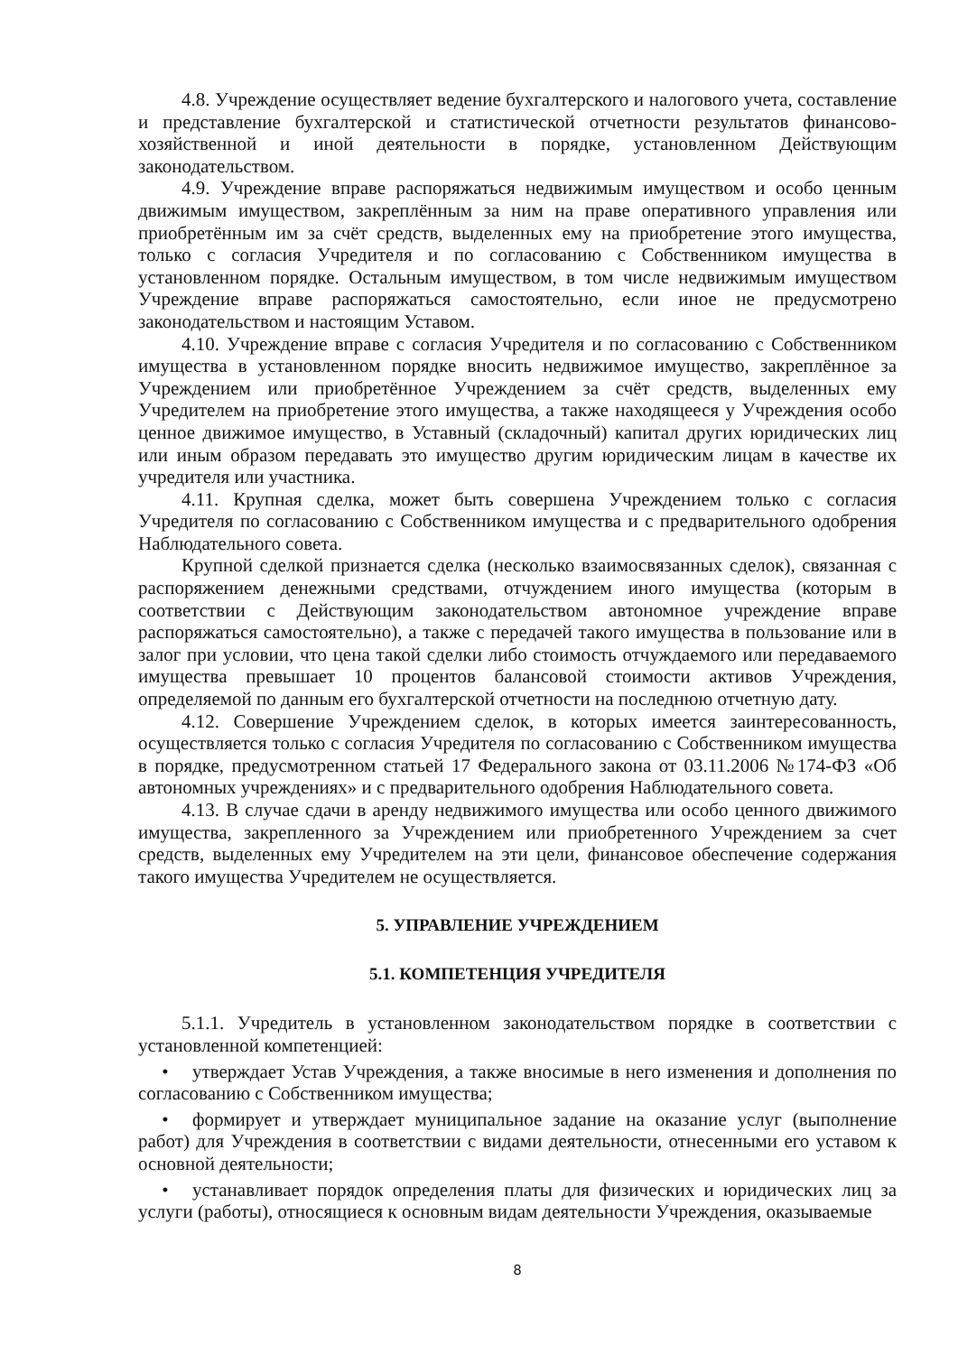4.8. Учреждение осуществляет ведение бухгалтерского и налогового учета, составление и представление бухгалтерской и статистической отчетности результатов финансово-хозяйственной и иной деятельности в порядке, установленном Действующим законодательством.
4.9. Учреждение вправе распоряжаться недвижимым имуществом и особо ценным движимым имуществом, закреплённым за ним на праве оперативного управления или приобретённым им за счёт средств, выделенных ему на приобретение этого имущества, только с согласия Учредителя и по согласованию с Собственником имущества в установленном порядке. Остальным имуществом, в том числе недвижимым имуществом Учреждение вправе распоряжаться самостоятельно, если иное не предусмотрено законодательством и настоящим Уставом.
4.10. Учреждение вправе с согласия Учредителя и по согласованию с Собственником имущества в установленном порядке вносить недвижимое имущество, закреплённое за Учреждением или приобретённое Учреждением за счёт средств, выделенных ему Учредителем на приобретение этого имущества, а также находящееся у Учреждения особо ценное движимое имущество, в Уставный (складочный) капитал других юридических лиц или иным образом передавать это имущество другим юридическим лицам в качестве их учредителя или участника.
4.11. Крупная сделка, может быть совершена Учреждением только с согласия Учредителя по согласованию с Собственником имущества и с предварительного одобрения Наблюдательного совета.
Крупной сделкой признается сделка (несколько взаимосвязанных сделок), связанная с распоряжением денежными средствами, отчуждением иного имущества (которым в соответствии с Действующим законодательством автономное учреждение вправе распоряжаться самостоятельно), а также с передачей такого имущества в пользование или в залог при условии, что цена такой сделки либо стоимость отчуждаемого или передаваемого имущества превышает 10 процентов балансовой стоимости активов Учреждения, определяемой по данным его бухгалтерской отчетности на последнюю отчетную дату.
4.12. Совершение Учреждением сделок, в которых имеется заинтересованность, осуществляется только с согласия Учредителя по согласованию с Собственником имущества в порядке, предусмотренном статьей 17 Федерального закона от 03.11.2006 №174-ФЗ «Об автономных учреждениях» и с предварительного одобрения Наблюдательного совета.
4.13. В случае сдачи в аренду недвижимого имущества или особо ценного движимого имущества, закрепленного за Учреждением или приобретенного Учреждением за счет средств, выделенных ему Учредителем на эти цели, финансовое обеспечение содержания такого имущества Учредителем не осуществляется.
5. УПРАВЛЕНИЕ УЧРЕЖДЕНИЕМ
5.1. КОМПЕТЕНЦИЯ УЧРЕДИТЕЛЯ
5.1.1. Учредитель в установленном законодательством порядке в соответствии с установленной компетенцией:
• утверждает Устав Учреждения, а также вносимые в него изменения и дополнения по согласованию с Собственником имущества;
• формирует и утверждает муниципальное задание на оказание услуг (выполнение работ) для Учреждения в соответствии с видами деятельности, отнесенными его уставом к основной деятельности;
• устанавливает порядок определения платы для физических и юридических лиц за услуги (работы), относящиеся к основным видам деятельности Учреждения, оказываемые
8